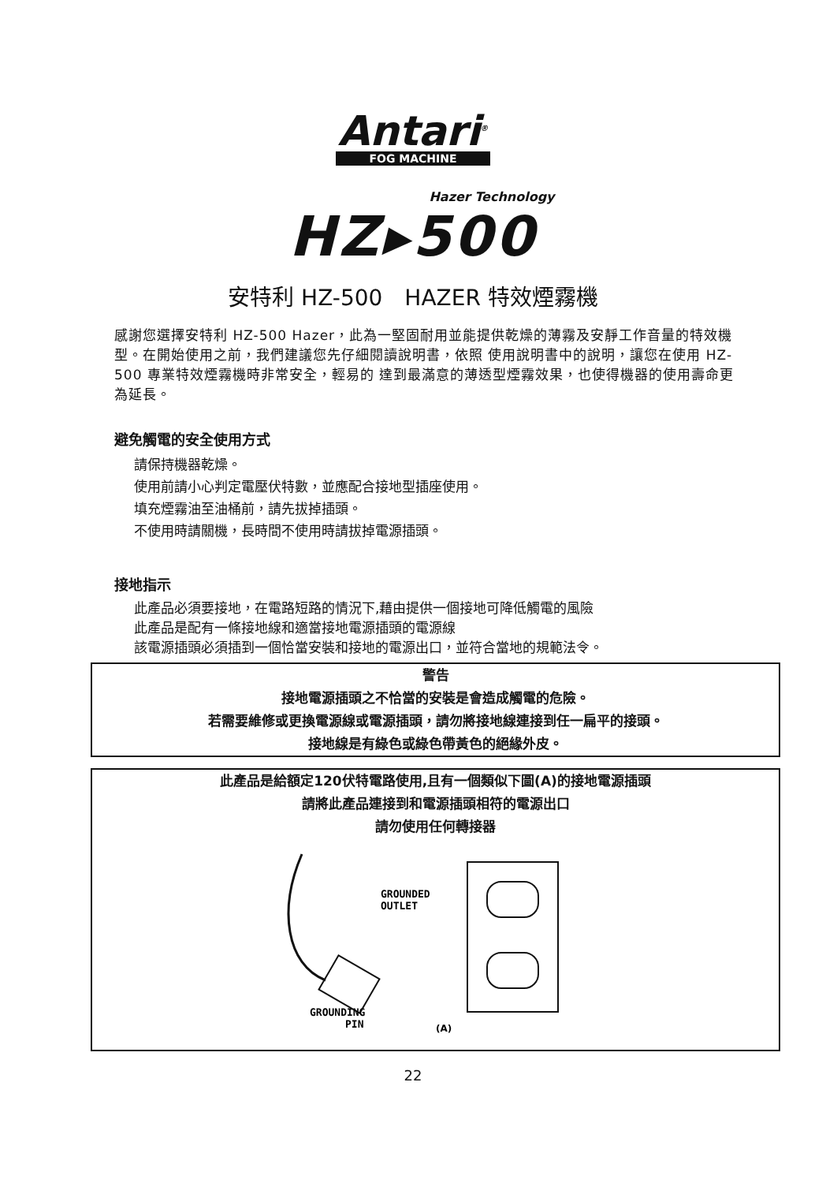Antari<sup>®</sup>
FOG MACHINE
Hazer Technology
HZ▸500
安特利 HZ-500　HAZER 特效煙霧機
感謝您選擇安特利 HZ-500 Hazer，此為一堅固耐用並能提供乾燥的薄霧及安靜工作音量的特效機型。在開始使用之前，我們建議您先仔細閱讀說明書，依照 使用說明書中的說明，讓您在使用 HZ-500 專業特效煙霧機時非常安全，輕易的 達到最滿意的薄透型煙霧效果，也使得機器的使用壽命更為延長。
避免觸電的安全使用方式
請保持機器乾燥。
使用前請小心判定電壓伏特數，並應配合接地型插座使用。
填充煙霧油至油桶前，請先拔掉插頭。
不使用時請關機，長時間不使用時請拔掉電源插頭。
接地指示
此產品必須要接地，在電路短路的情況下,藉由提供一個接地可降低觸電的風險
此產品是配有一條接地線和適當接地電源插頭的電源線
該電源插頭必須插到一個恰當安裝和接地的電源出口，並符合當地的規範法令。
警告
接地電源插頭之不恰當的安裝是會造成觸電的危險。
若需要維修或更換電源線或電源插頭，請勿將接地線連接到任一扁平的接頭。
接地線是有綠色或綠色帶黃色的絕緣外皮。
此產品是給額定120伏特電路使用,且有一個類似下圖(A)的接地電源插頭
請將此產品連接到和電源插頭相符的電源出口
請勿使用任何轉接器
GROUNDED
OUTLET
GROUNDING
PIN
(A)
22